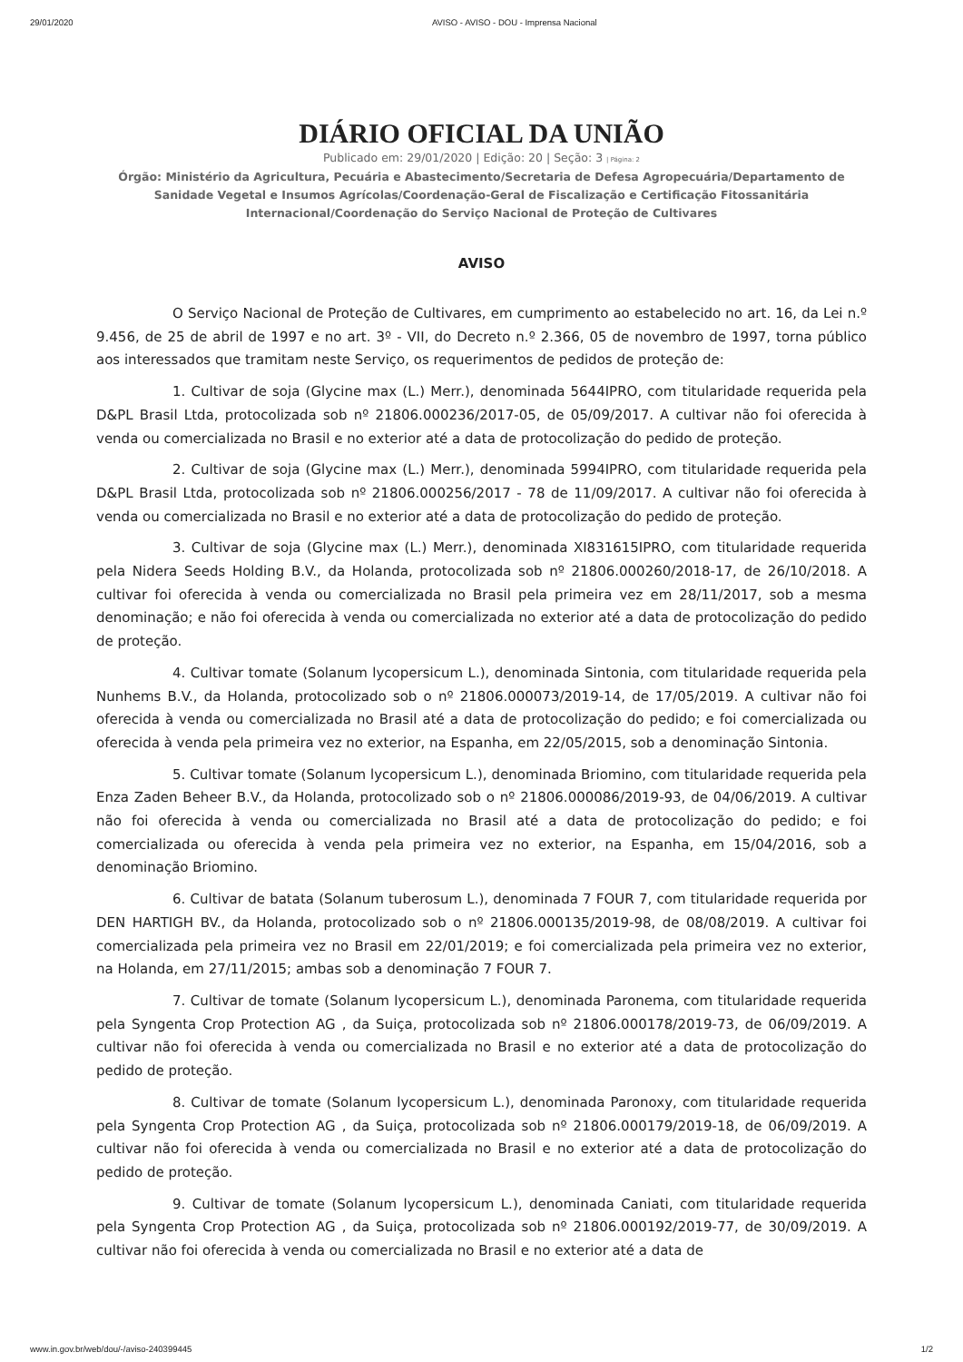29/01/2020 AVISO - AVISO - DOU - Imprensa Nacional
DIÁRIO OFICIAL DA UNIÃO
Publicado em: 29/01/2020 | Edição: 20 | Seção: 3 | Página: 2
Órgão: Ministério da Agricultura, Pecuária e Abastecimento/Secretaria de Defesa Agropecuária/Departamento de Sanidade Vegetal e Insumos Agrícolas/Coordenação-Geral de Fiscalização e Certificação Fitossanitária Internacional/Coordenação do Serviço Nacional de Proteção de Cultivares
AVISO
O Serviço Nacional de Proteção de Cultivares, em cumprimento ao estabelecido no art. 16, da Lei n.º 9.456, de 25 de abril de 1997 e no art. 3º - VII, do Decreto n.º 2.366, 05 de novembro de 1997, torna público aos interessados que tramitam neste Serviço, os requerimentos de pedidos de proteção de:
1. Cultivar de soja (Glycine max (L.) Merr.), denominada 5644IPRO, com titularidade requerida pela D&PL Brasil Ltda, protocolizada sob nº 21806.000236/2017-05, de 05/09/2017. A cultivar não foi oferecida à venda ou comercializada no Brasil e no exterior até a data de protocolização do pedido de proteção.
2. Cultivar de soja (Glycine max (L.) Merr.), denominada 5994IPRO, com titularidade requerida pela D&PL Brasil Ltda, protocolizada sob nº 21806.000256/2017 - 78 de 11/09/2017. A cultivar não foi oferecida à venda ou comercializada no Brasil e no exterior até a data de protocolização do pedido de proteção.
3. Cultivar de soja (Glycine max (L.) Merr.), denominada XI831615IPRO, com titularidade requerida pela Nidera Seeds Holding B.V., da Holanda, protocolizada sob nº 21806.000260/2018-17, de 26/10/2018. A cultivar foi oferecida à venda ou comercializada no Brasil pela primeira vez em 28/11/2017, sob a mesma denominação; e não foi oferecida à venda ou comercializada no exterior até a data de protocolização do pedido de proteção.
4. Cultivar tomate (Solanum lycopersicum L.), denominada Sintonia, com titularidade requerida pela Nunhems B.V., da Holanda, protocolizado sob o nº 21806.000073/2019-14, de 17/05/2019. A cultivar não foi oferecida à venda ou comercializada no Brasil até a data de protocolização do pedido; e foi comercializada ou oferecida à venda pela primeira vez no exterior, na Espanha, em 22/05/2015, sob a denominação Sintonia.
5. Cultivar tomate (Solanum lycopersicum L.), denominada Briomino, com titularidade requerida pela Enza Zaden Beheer B.V., da Holanda, protocolizado sob o nº 21806.000086/2019-93, de 04/06/2019. A cultivar não foi oferecida à venda ou comercializada no Brasil até a data de protocolização do pedido; e foi comercializada ou oferecida à venda pela primeira vez no exterior, na Espanha, em 15/04/2016, sob a denominação Briomino.
6. Cultivar de batata (Solanum tuberosum L.), denominada 7 FOUR 7, com titularidade requerida por DEN HARTIGH BV., da Holanda, protocolizado sob o nº 21806.000135/2019-98, de 08/08/2019. A cultivar foi comercializada pela primeira vez no Brasil em 22/01/2019; e foi comercializada pela primeira vez no exterior, na Holanda, em 27/11/2015; ambas sob a denominação 7 FOUR 7.
7. Cultivar de tomate (Solanum lycopersicum L.), denominada Paronema, com titularidade requerida pela Syngenta Crop Protection AG , da Suiça, protocolizada sob nº 21806.000178/2019-73, de 06/09/2019. A cultivar não foi oferecida à venda ou comercializada no Brasil e no exterior até a data de protocolização do pedido de proteção.
8. Cultivar de tomate (Solanum lycopersicum L.), denominada Paronoxy, com titularidade requerida pela Syngenta Crop Protection AG , da Suiça, protocolizada sob nº 21806.000179/2019-18, de 06/09/2019. A cultivar não foi oferecida à venda ou comercializada no Brasil e no exterior até a data de protocolização do pedido de proteção.
9. Cultivar de tomate (Solanum lycopersicum L.), denominada Caniati, com titularidade requerida pela Syngenta Crop Protection AG , da Suiça, protocolizada sob nº 21806.000192/2019-77, de 30/09/2019. A cultivar não foi oferecida à venda ou comercializada no Brasil e no exterior até a data de
www.in.gov.br/web/dou/-/aviso-240399445 1/2